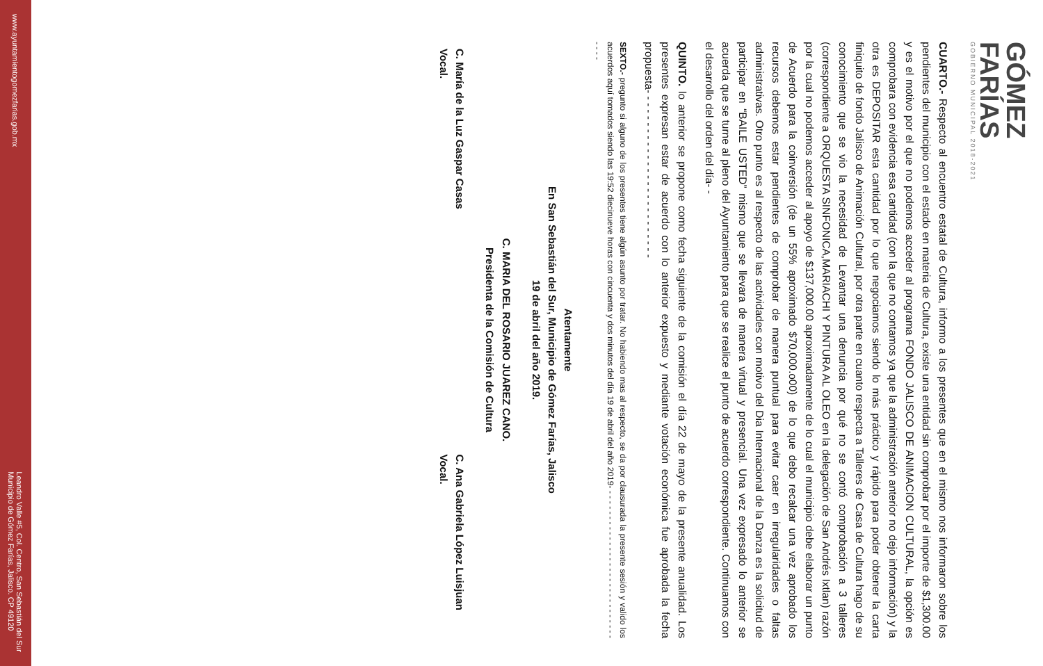GÓMEZ
FARÍAS
GOBIERNO MUNICIPAL 2018-2021
CUARTO.- Respecto al encuentro estatal de Cultura, informo a los presentes que en el mismo nos informaron sobre los pendientes del municipio con el estado en materia de Cultura, existe una entidad sin comprobar por el importe de $1,300.00 y es el motivo por el que no podemos acceder al programa FONDO JALISCO DE ANIMACION CULTURAL, la opción es comprobara con evidencia esa cantidad (con la que no contamos ya que la administración anterior no dejo información) y la otra es DEPOSITAR esta cantidad por lo que negociamos siendo lo más práctico y rápido para poder obtener la carta finiquito de fondo Jalisco de Animación Cultural, por otra parte en cuanto respecta a Talleres de Casa de Cultura hago de su conocimiento que se vio la necesidad de Levantar una denuncia por qué no se contó comprobación a 3 talleres (correspondiente a ORQUESTA SINFONICA,MARIACHI Y PINTURA AL OLEO en la delegación de San Andrés Ixtlan) razón por la cual no podemos acceder al apoyo de $137,000.00 aproximadamente de lo cual el municipio debe elaborar un punto de Acuerdo para la coinversión (de un 55% aproximado $70,000.o00) de lo que debo recalcar una vez aprobado los recursos debemos estar pendientes de comprobar de manera puntual para evitar caer en irregularidades o faltas administrativas. Otro punto es al respecto de las actividades con motivo del Dia Internacional de la Danza es la solicitud de participar en “BAILE USTED” mismo que se llevara de manera virtual y presencial. Una vez expresado lo anterior se acuerda que se turne al pleno del Ayuntamiento para que se realice el punto de acuerdo correspondiente. Continuamos con el desarrollo del orden del día- -
QUINTO. lo anterior se propone como fecha siguiente de la comisión el día 22 de mayo de la presente anualidad. Los presentes expresan estar de acuerdo con lo anterior expuesto y mediante votación económica fue aprobada la fecha propuesta- - - - - - - - - - - - - - - - - - - - - - - - - -
SEXTO.- pregunto si alguno de los presentes tiene algún asunto por tratar. No habiendo mas al respecto, se da por clausurada la presente sesión y valido los acuerdos aquí tomados siendo las 19:52 diecinueve horas con cincuenta y dos minutos del día 19 de abril del año 2019- - - - - - - - - - - - - - - - - - - - - - - - - - - - - - - - - -
Atentamente
En San Sebastián del Sur, Municipio de Gómez Farías, Jalisco
19 de abril del año 2019.
C. MARIA DEL ROSARIO JUAREZ CANO.
Presidenta de la Comisión de Cultura
C. María de la Luz Gaspar Casas
Vocal.
C. Ana Gabriela López Luisjuan
Vocal.
www.ayuntamientogomezfarias.gob.mx Leandro Valle #5, Col. Centro, San Sebastián del Sur
Municipio de Gómez Farías, Jalisco. CP 49120